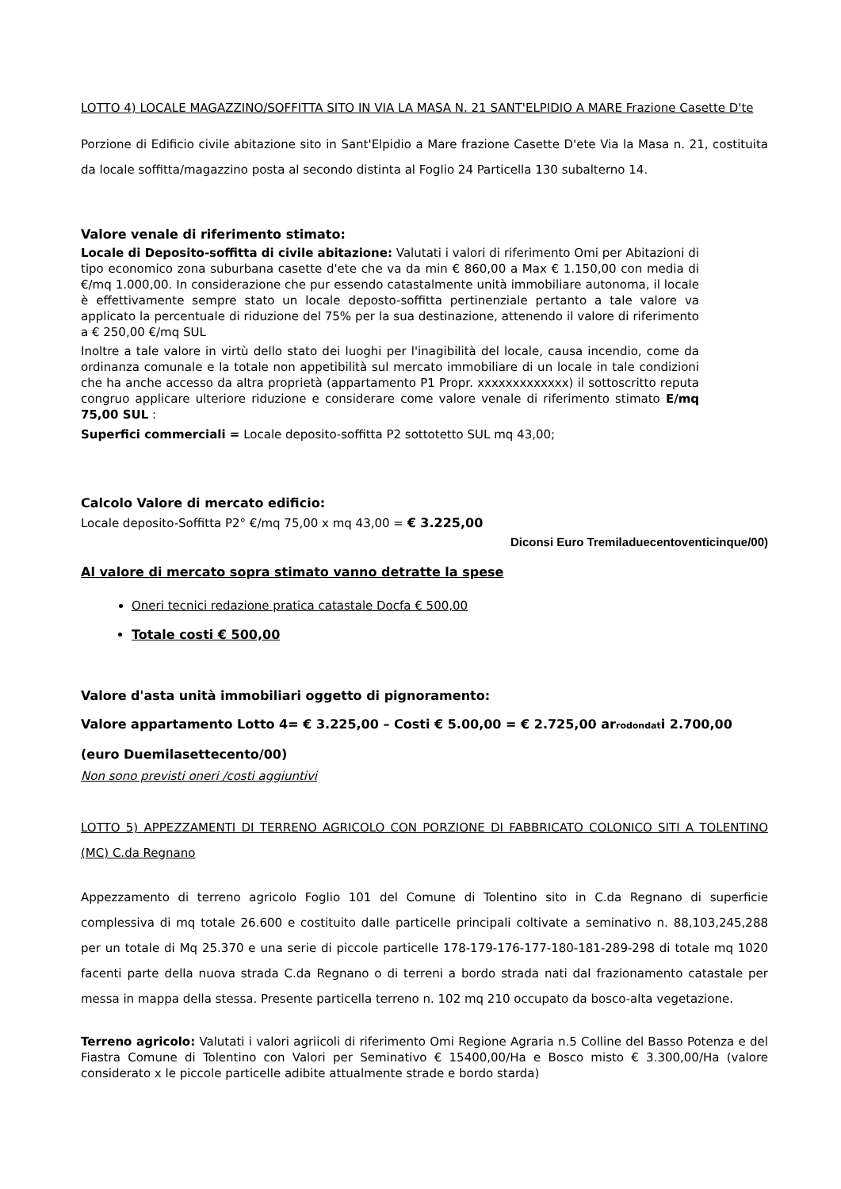LOTTO 4) LOCALE MAGAZZINO/SOFFITTA SITO IN VIA LA MASA N. 21 SANT'ELPIDIO A MARE Frazione Casette D'te
Porzione di Edificio civile abitazione sito in Sant'Elpidio a Mare frazione Casette D'ete Via la Masa n. 21, costituita da locale soffitta/magazzino posta al secondo distinta al Foglio 24 Particella 130 subalterno 14.
Valore venale di riferimento stimato:
Locale di Deposito-soffitta di civile abitazione: Valutati i valori di riferimento Omi per Abitazioni di tipo economico zona suburbana casette d'ete che va da min € 860,00 a Max € 1.150,00 con media di €/mq 1.000,00. In considerazione che pur essendo catastalmente unità immobiliare autonoma, il locale è effettivamente sempre stato un locale deposto-soffitta pertinenziale pertanto a tale valore va applicato la percentuale di riduzione del 75% per la sua destinazione, attenendo il valore di riferimento a € 250,00 €/mq SUL
Inoltre a tale valore in virtù dello stato dei luoghi per l'inagibilità del locale, causa incendio, come da ordinanza comunale e la totale non appetibilità sul mercato immobiliare di un locale in tale condizioni che ha anche accesso da altra proprietà (appartamento P1 Propr. xxxxxxxxxxxxx) il sottoscritto reputa congruo applicare ulteriore riduzione e considerare come valore venale di riferimento stimato E/mq 75,00 SUL :
Superfici commerciali = Locale deposito-soffitta P2 sottotetto SUL mq 43,00;
Calcolo Valore di mercato edificio:
Locale deposito-Soffitta P2° €/mq 75,00 x mq 43,00 = € 3.225,00
Diconsi Euro Tremiladuecentoventicinque/00)
Al valore di mercato sopra stimato vanno detratte la spese
Oneri tecnici redazione pratica catastale Docfa € 500,00
Totale costi € 500,00
Valore d'asta unità immobiliari oggetto di pignoramento:
Valore appartamento Lotto 4= € 3.225,00 – Costi € 5.00,00 = € 2.725,00 arrodondati 2.700,00
(euro Duemilasettecento/00)
Non sono previsti oneri /costi aggiuntivi
LOTTO 5) APPEZZAMENTI DI TERRENO AGRICOLO CON PORZIONE DI FABBRICATO COLONICO SITI A TOLENTINO (MC) C.da Regnano
Appezzamento di terreno agricolo Foglio 101 del Comune di Tolentino sito in C.da Regnano di superficie complessiva di mq totale 26.600 e costituito dalle particelle principali coltivate a seminativo n. 88,103,245,288 per un totale di Mq 25.370 e una serie di piccole particelle 178-179-176-177-180-181-289-298 di totale mq 1020 facenti parte della nuova strada C.da Regnano o di terreni a bordo strada nati dal frazionamento catastale per messa in mappa della stessa. Presente particella terreno n. 102 mq 210 occupato da bosco-alta vegetazione.
Terreno agricolo: Valutati i valori agriicoli di riferimento Omi Regione Agraria n.5 Colline del Basso Potenza e del Fiastra Comune di Tolentino con Valori per Seminativo € 15400,00/Ha e Bosco misto € 3.300,00/Ha (valore considerato x le piccole particelle adibite attualmente strade e bordo starda)